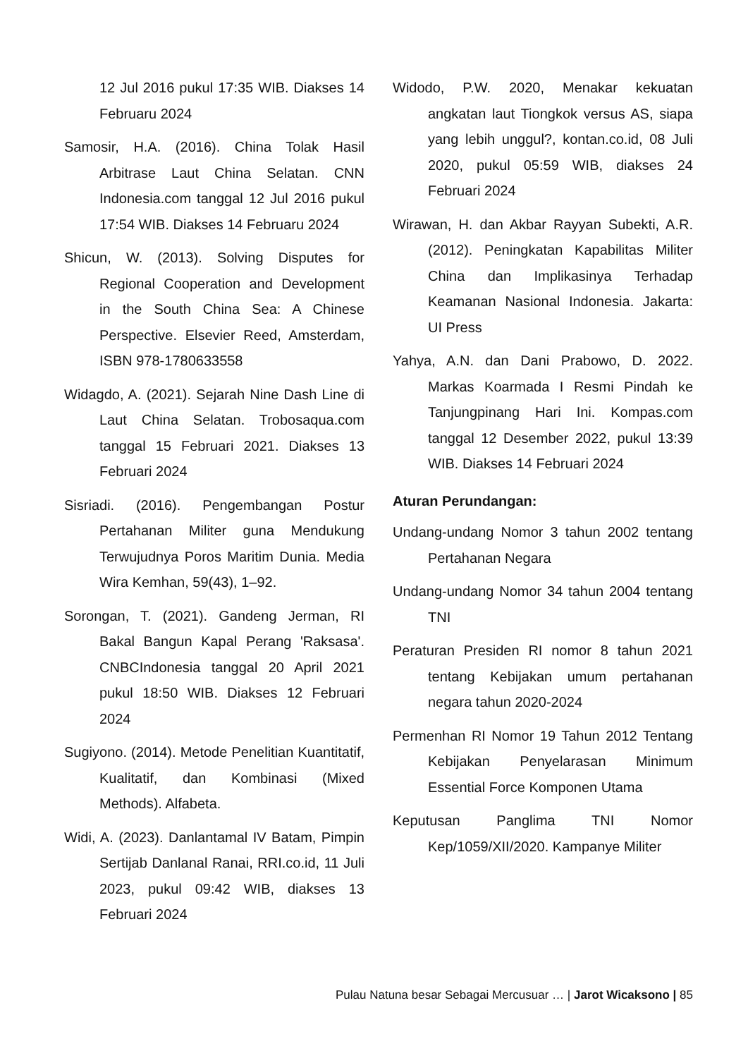12 Jul 2016 pukul 17:35 WIB. Diakses 14 Februaru 2024
Samosir, H.A. (2016). China Tolak Hasil Arbitrase Laut China Selatan. CNN Indonesia.com tanggal 12 Jul 2016 pukul 17:54 WIB. Diakses 14 Februaru 2024
Shicun, W. (2013). Solving Disputes for Regional Cooperation and Development in the South China Sea: A Chinese Perspective. Elsevier Reed, Amsterdam, ISBN 978-1780633558
Widagdo, A. (2021). Sejarah Nine Dash Line di Laut China Selatan. Trobosaqua.com tanggal 15 Februari 2021. Diakses 13 Februari 2024
Sisriadi. (2016). Pengembangan Postur Pertahanan Militer guna Mendukung Terwujudnya Poros Maritim Dunia. Media Wira Kemhan, 59(43), 1–92.
Sorongan, T. (2021). Gandeng Jerman, RI Bakal Bangun Kapal Perang 'Raksasa'. CNBCIndonesia tanggal 20 April 2021 pukul 18:50 WIB. Diakses 12 Februari 2024
Sugiyono. (2014). Metode Penelitian Kuantitatif, Kualitatif, dan Kombinasi (Mixed Methods). Alfabeta.
Widi, A. (2023). Danlantamal IV Batam, Pimpin Sertijab Danlanal Ranai, RRI.co.id, 11 Juli 2023, pukul 09:42 WIB, diakses 13 Februari 2024
Widodo, P.W. 2020, Menakar kekuatan angkatan laut Tiongkok versus AS, siapa yang lebih unggul?, kontan.co.id, 08 Juli 2020, pukul 05:59 WIB, diakses 24 Februari 2024
Wirawan, H. dan Akbar Rayyan Subekti, A.R. (2012). Peningkatan Kapabilitas Militer China dan Implikasinya Terhadap Keamanan Nasional Indonesia. Jakarta: UI Press
Yahya, A.N. dan Dani Prabowo, D. 2022. Markas Koarmada I Resmi Pindah ke Tanjungpinang Hari Ini. Kompas.com tanggal 12 Desember 2022, pukul 13:39 WIB. Diakses 14 Februari 2024
Aturan Perundangan:
Undang-undang Nomor 3 tahun 2002 tentang Pertahanan Negara
Undang-undang Nomor 34 tahun 2004 tentang TNI
Peraturan Presiden RI nomor 8 tahun 2021 tentang Kebijakan umum pertahanan negara tahun 2020-2024
Permenhan RI Nomor 19 Tahun 2012 Tentang Kebijakan Penyelarasan Minimum Essential Force Komponen Utama
Keputusan Panglima TNI Nomor Kep/1059/XII/2020. Kampanye Militer
Pulau Natuna besar Sebagai Mercusuar … | Jarot Wicaksono | 85